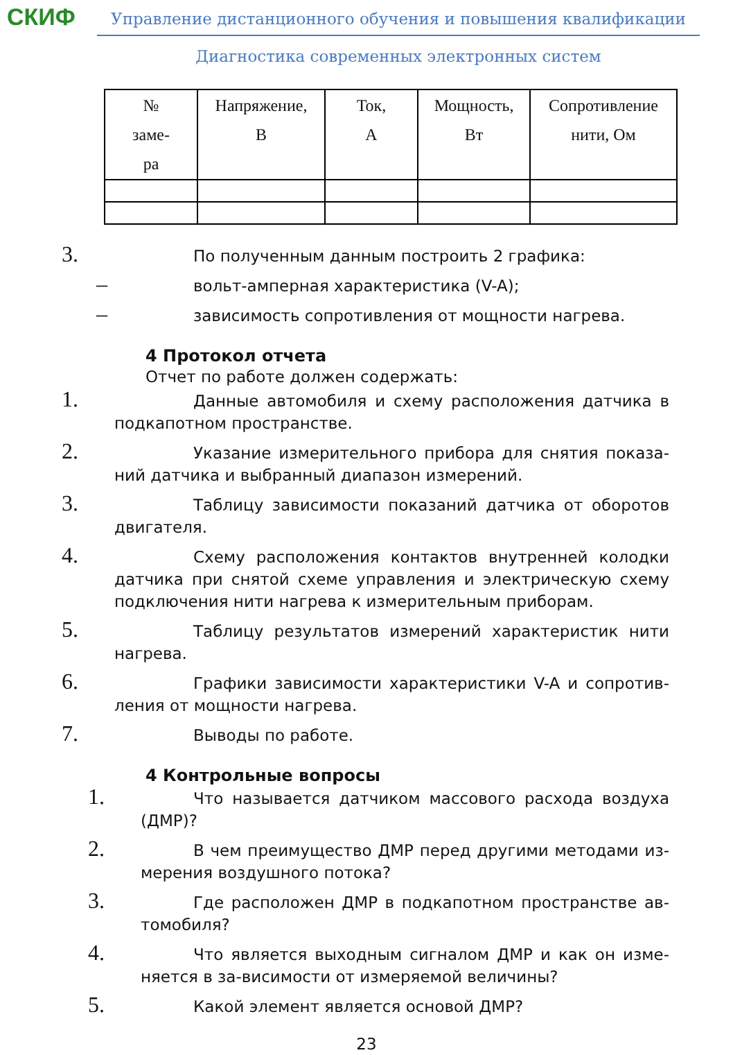СКИФ Управление дистанционного обучения и повышения квалификации
Диагностика современных электронных систем
| № заме- ра | Напряжение, В | Ток, А | Мощность, Вт | Сопротивление нити, Ом |
| --- | --- | --- | --- | --- |
3. По полученным данным построить 2 графика:
– вольт-амперная характеристика (V-A);
– зависимость сопротивления от мощности нагрева.
4 Протокол отчета
Отчет по работе должен содержать:
1. Данные автомобиля и схему расположения датчика в подкапотном пространстве.
2. Указание измерительного прибора для снятия показа­ний датчика и выбранный диапазон измерений.
3. Таблицу зависимости показаний датчика от оборотов двигателя.
4. Схему расположения контактов внутренней колодки датчика при снятой схеме управления и электрическую схему подключения нити нагрева к измерительным приборам.
5. Таблицу результатов измерений характеристик нити нагрева.
6. Графики зависимости характеристики V-A и сопротив­ления от мощности нагрева.
7. Выводы по работе.
4 Контрольные вопросы
1. Что называется датчиком массового расхода воздуха (ДМР)?
2. В чем преимущество ДМР перед другими методами из­мерения воздушного потока?
3. Где расположен ДМР в подкапотном пространстве ав­томобиля?
4. Что является выходным сигналом ДМР и как он изме­няется в за-висимости от измеряемой величины?
5. Какой элемент является основой ДМР?
23